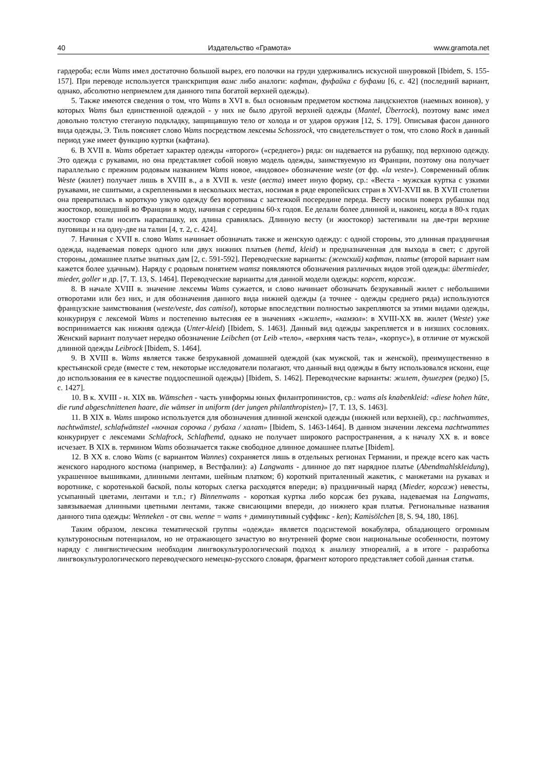40 Издательство «Грамота» www.gramota.net
гардероба; если Wams имел достаточно большой вырез, его полочки на груди удерживались искусной шнуровкой [Ibidem, S. 155-157]. При переводе используется транскрипция вамс либо аналоги: кафтан, фуфайка с буфами [6, с. 42] (последний вариант, однако, абсолютно неприемлем для данного типа богатой верхней одежды).
5. Также имеются сведения о том, что Wams в XVI в. был основным предметом костюма ландскнехтов (наемных воинов), у которых Wams был единственной одеждой - у них не было другой верхней одежды (Mantel, Überrock), поэтому вамс имел довольно толстую стеганую подкладку, защищавшую тело от холода и от ударов оружия [12, S. 179]. Описывая фасон данного вида одежды, Э. Тиль поясняет слово Wams посредством лексемы Schossrock, что свидетельствует о том, что слово Rock в данный период уже имеет функцию куртки (кафтана).
6. В XVII в. Wams обретает характер одежды «второго» («среднего») ряда: он надевается на рубашку, под верхнюю одежду. Это одежда с рукавами, но она представляет собой новую модель одежды, заимствуемую из Франции, поэтому она получает параллельно с прежним родовым названием Wams новое, «видовое» обозначение weste (от фр. «la veste»). Современный облик Weste (жилет) получает лишь в XVIII в., а в XVII в. veste (веста) имеет иную форму, ср.: «Веста - мужская куртка с узкими рукавами, не сшитыми, а скрепленными в нескольких местах, носимая в ряде европейских стран в XVI-XVII вв. В XVII столетии она превратилась в короткую узкую одежду без воротника с застежкой посередине переда. Весту носили поверх рубашки под жюстокор, вошедший во Франции в моду, начиная с середины 60-х годов. Ее делали более длинной и, наконец, когда в 80-х годах жюстокор стали носить нараспашку, их длина сравнялась. Длинную весту (и жюстокор) застегивали на две-три верхние пуговицы и на одну-две на талии [4, т. 2, с. 424].
7. Начиная с XVII в. слово Wams начинает обозначать также и женскую одежду: с одной стороны, это длинная праздничная одежда, надеваемая поверх одного или двух нижних платьев (hemd, kleid) и предназначенная для выхода в свет; с другой стороны, домашнее платье знатных дам [2, с. 591-592]. Переводческие варианты: (женский) кафтан, платье (второй вариант нам кажется более удачным). Наряду с родовым понятием wamsz появляются обозначения различных видов этой одежды: übermieder, mieder, goller и др. [7, T. 13, S. 1464]. Переводческие варианты для данной модели одежды: корсет, корсаж.
8. В начале XVIII в. значение лексемы Wams сужается, и слово начинает обозначать безрукавный жилет с небольшими отворотами или без них, и для обозначения данного вида нижней одежды (а точнее - одежды среднего ряда) используются французские заимствования (weste/veste, das camisol), которые впоследствии полностью закрепляются за этими видами одежды, конкурируя с лексемой Wams и постепенно вытесняя ее в значениях «жилет», «камзол»: в XVIII-XX вв. жилет (Weste) уже воспринимается как нижняя одежда (Unter-kleid) [Ibidem, S. 1463]. Данный вид одежды закрепляется и в низших сословиях. Женский вариант получает нередко обозначение Leibchen (от Leib «тело», «верхняя часть тела», «корпус»), в отличие от мужской длинной одежды Leibrock [Ibidem, S. 1464].
9. В XVIII в. Wams является также безрукавной домашней одеждой (как мужской, так и женской), преимущественно в крестьянской среде (вместе с тем, некоторые исследователи полагают, что данный вид одежды в быту использовался искони, еще до использования ее в качестве поддоспешной одежды) [Ibidem, S. 1462]. Переводческие варианты: жилет, душегрея (редко) [5, с. 1427].
10. В к. XVIII - н. XIX вв. Wämschen - часть униформы юных филантропинистов, ср.: wams als knabenkleid: «diese hohen hüte, die rund abgeschnittenen haare, die wämser in uniform (der jungen philanthropisten)» [7, T. 13, S. 1463].
11. В XIX в. Wams широко используется для обозначения длинной женской одежды (нижней или верхней), ср.: nachtwammes, nachtwämstel, schlafwämstel «ночная сорочка / рубаха / халат» [Ibidem, S. 1463-1464]. В данном значении лексема nachtwammes конкурирует с лексемами Schlafrock, Schlafhemd, однако не получает широкого распространения, а к началу XX в. и вовсе исчезает. В XIX в. термином Wams обозначается также свободное длинное домашнее платье [Ibidem].
12. В XX в. слово Wams (с вариантом Wannes) сохраняется лишь в отдельных регионах Германии, и прежде всего как часть женского народного костюма (например, в Вестфалии): а) Langwams - длинное до пят нарядное платье (Abendmahlskleidung), украшенное вышивками, длинными лентами, шейным платком; б) короткий приталенный жакетик, с манжетами на рукавах и воротнике, с коротенькой баской, полы которых слегка расходятся впереди; в) праздничный наряд (Mieder, корсаж) невесты, усыпанный цветами, лентами и т.п.; г) Binnenwams - короткая куртка либо корсаж без рукава, надеваемая на Langwams, завязываемая длинными цветными лентами, также свисающими впереди, до нижнего края платья. Региональные названия данного типа одежды: Wenneken - от свн. wenne = wams + диминутивный суффикс - ken); Kamisölchen [8, S. 94, 180, 186].
Таким образом, лексика тематической группы «одежда» является подсистемой вокабуляра, обладающего огромным культуроносным потенциалом, но не отражающего зачастую во внутренней форме свои национальные особенности, поэтому наряду с лингвистическим необходим лингвокультурологический подход к анализу этнореалий, а в итоге - разработка лингвокультурологического переводческого немецко-русского словаря, фрагмент которого представляет собой данная статья.